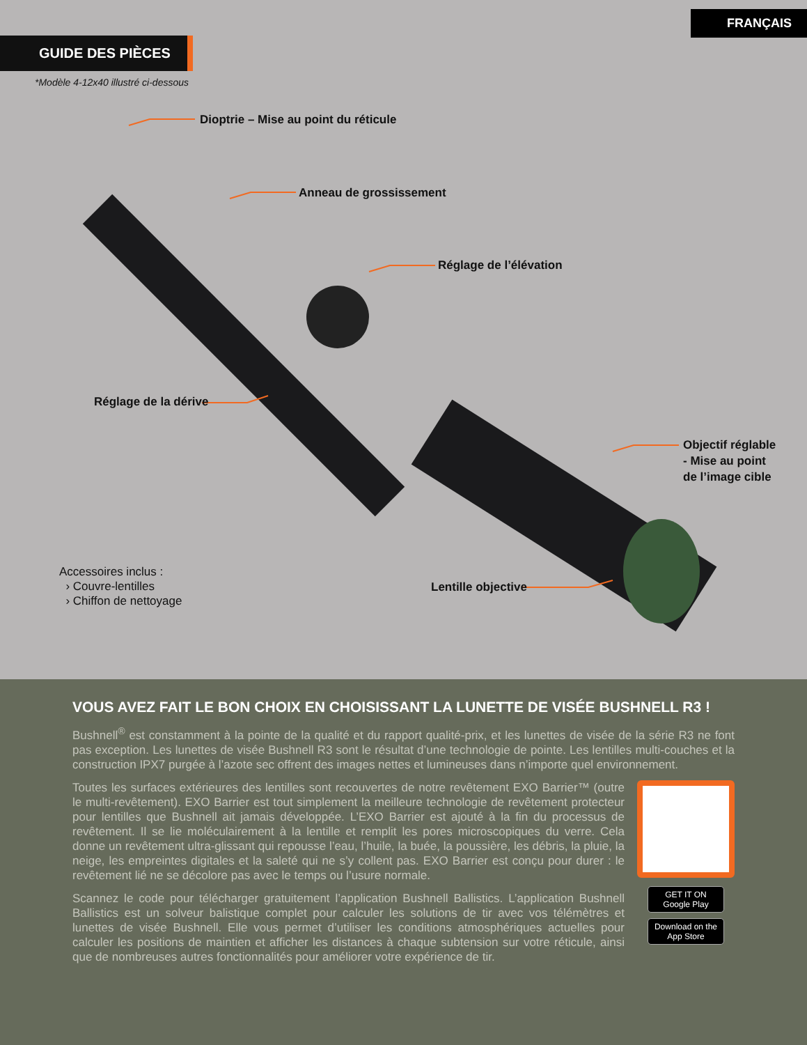FRANÇAIS
GUIDE DES PIÈCES
*Modèle 4-12x40 illustré ci-dessous
Dioptrie – Mise au point du réticule
Anneau de grossissement
Réglage de l’élévation
Réglage de la dérive
Objectif réglable
- Mise au point
de l’image cible
Lentille objective
Accessoires inclus :
› Couvre-lentilles
› Chiffon de nettoyage
VOUS AVEZ FAIT LE BON CHOIX EN CHOISISSANT LA LUNETTE DE VISÉE BUSHNELL R3 !
Bushnell<sup>®</sup> est constamment à la pointe de la qualité et du rapport qualité-prix, et les lunettes de visée de la série R3 ne font pas exception. Les lunettes de visée Bushnell R3 sont le résultat d’une technologie de pointe. Les lentilles multi-couches et la construction IPX7 purgée à l’azote sec offrent des images nettes et lumineuses dans n’importe quel environnement.
Toutes les surfaces extérieures des lentilles sont recouvertes de notre revêtement EXO Barrier™ (outre le multi-revêtement). EXO Barrier est tout simplement la meilleure technologie de revêtement protecteur pour lentilles que Bushnell ait jamais développée. L’EXO Barrier est ajouté à la fin du processus de revêtement. Il se lie moléculairement à la lentille et remplit les pores microscopiques du verre. Cela donne un revêtement ultra-glissant qui repousse l’eau, l’huile, la buée, la poussière, les débris, la pluie, la neige, les empreintes digitales et la saleté qui ne s’y collent pas. EXO Barrier est conçu pour durer : le revêtement lié ne se décolore pas avec le temps ou l’usure normale.
Scannez le code pour télécharger gratuitement l’application Bushnell Ballistics. L’application Bushnell Ballistics est un solveur balistique complet pour calculer les solutions de tir avec vos télémètres et lunettes de visée Bushnell. Elle vous permet d’utiliser les conditions atmosphériques actuelles pour calculer les positions de maintien et afficher les distances à chaque subtension sur votre réticule, ainsi que de nombreuses autres fonctionnalités pour améliorer votre expérience de tir.
GET IT ON Google Play
Download on the App Store